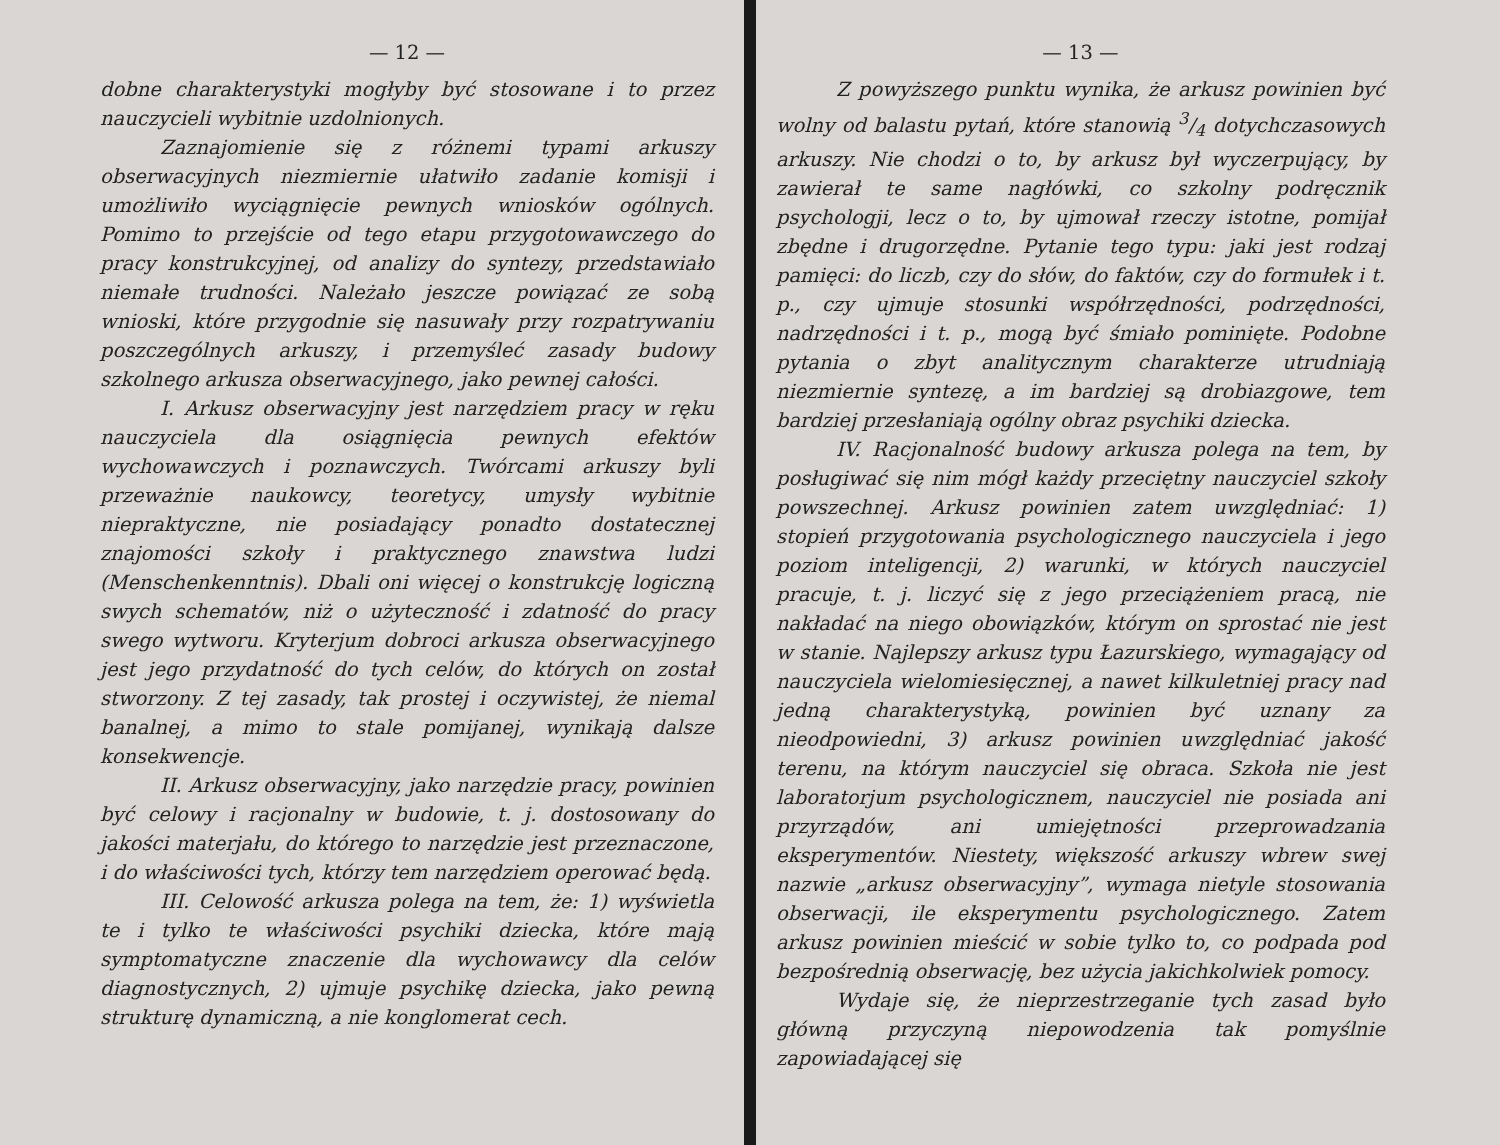— 12 —
dobne charakterystyki mogłyby być stosowane i to przez nauczycieli wybitnie uzdolnionych.
Zaznajomienie się z różnemi typami arkuszy obserwacyjnych niezmiernie ułatwiło zadanie komisji i umożliwiło wyciągnięcie pewnych wniosków ogólnych. Pomimo to przejście od tego etapu przygotowawczego do pracy konstrukcyjnej, od analizy do syntezy, przedstawiało niemałe trudności. Należało jeszcze powiązać ze sobą wnioski, które przygodnie się nasuwały przy rozpatrywaniu poszczególnych arkuszy, i przemyśleć zasady budowy szkolnego arkusza obserwacyjnego, jako pewnej całości.
I. Arkusz obserwacyjny jest narzędziem pracy w ręku nauczyciela dla osiągnięcia pewnych efektów wychowawczych i poznawczych. Twórcami arkuszy byli przeważnie naukowcy, teoretycy, umysły wybitnie niepraktyczne, nie posiadający ponadto dostatecznej znajomości szkoły i praktycznego znawstwa ludzi (Menschenkenntnis). Dbali oni więcej o konstrukcję logiczną swych schematów, niż o użyteczność i zdatność do pracy swego wytworu. Kryterjum dobroci arkusza obserwacyjnego jest jego przydatność do tych celów, do których on został stworzony. Z tej zasady, tak prostej i oczywistej, że niemal banalnej, a mimo to stale pomijanej, wynikają dalsze konsekwencje.
II. Arkusz obserwacyjny, jako narzędzie pracy, powinien być celowy i racjonalny w budowie, t. j. dostosowany do jakości materjału, do którego to narzędzie jest przeznaczone, i do właściwości tych, którzy tem narzędziem operować będą.
III. Celowość arkusza polega na tem, że: 1) wyświetla te i tylko te właściwości psychiki dziecka, które mają symptomatyczne znaczenie dla wychowawcy dla celów diagnostycznych, 2) ujmuje psychikę dziecka, jako pewną strukturę dynamiczną, a nie konglomerat cech.
— 13 —
Z powyższego punktu wynika, że arkusz powinien być wolny od balastu pytań, które stanowią 3/4 dotychczasowych arkuszy. Nie chodzi o to, by arkusz był wyczerpujący, by zawierał te same nagłówki, co szkolny podręcznik psychologji, lecz o to, by ujmował rzeczy istotne, pomijał zbędne i drugorzędne. Pytanie tego typu: jaki jest rodzaj pamięci: do liczb, czy do słów, do faktów, czy do formułek i t. p., czy ujmuje stosunki współrzędności, podrzędności, nadrzędności i t. p., mogą być śmiało pominięte. Podobne pytania o zbyt analitycznym charakterze utrudniają niezmiernie syntezę, a im bardziej są drobiazgowe, tem bardziej przesłaniają ogólny obraz psychiki dziecka.
IV. Racjonalność budowy arkusza polega na tem, by posługiwać się nim mógł każdy przeciętny nauczyciel szkoły powszechnej. Arkusz powinien zatem uwzględniać: 1) stopień przygotowania psychologicznego nauczyciela i jego poziom inteligencji, 2) warunki, w których nauczyciel pracuje, t. j. liczyć się z jego przeciążeniem pracą, nie nakładać na niego obowiązków, którym on sprostać nie jest w stanie. Najlepszy arkusz typu Łazurskiego, wymagający od nauczyciela wielomiesięcznej, a nawet kilkuletniej pracy nad jedną charakterystyką, powinien być uznany za nieodpowiedni, 3) arkusz powinien uwzględniać jakość terenu, na którym nauczyciel się obraca. Szkoła nie jest laboratorjum psychologicznem, nauczyciel nie posiada ani przyrządów, ani umiejętności przeprowadzania eksperymentów. Niestety, większość arkuszy wbrew swej nazwie „arkusz obserwacyjny”, wymaga nietyle stosowania obserwacji, ile eksperymentu psychologicznego. Zatem arkusz powinien mieścić w sobie tylko to, co podpada pod bezpośrednią obserwację, bez użycia jakichkolwiek pomocy.
Wydaje się, że nieprzestrzeganie tych zasad było główną przyczyną niepowodzenia tak pomyślnie zapowiadającej się